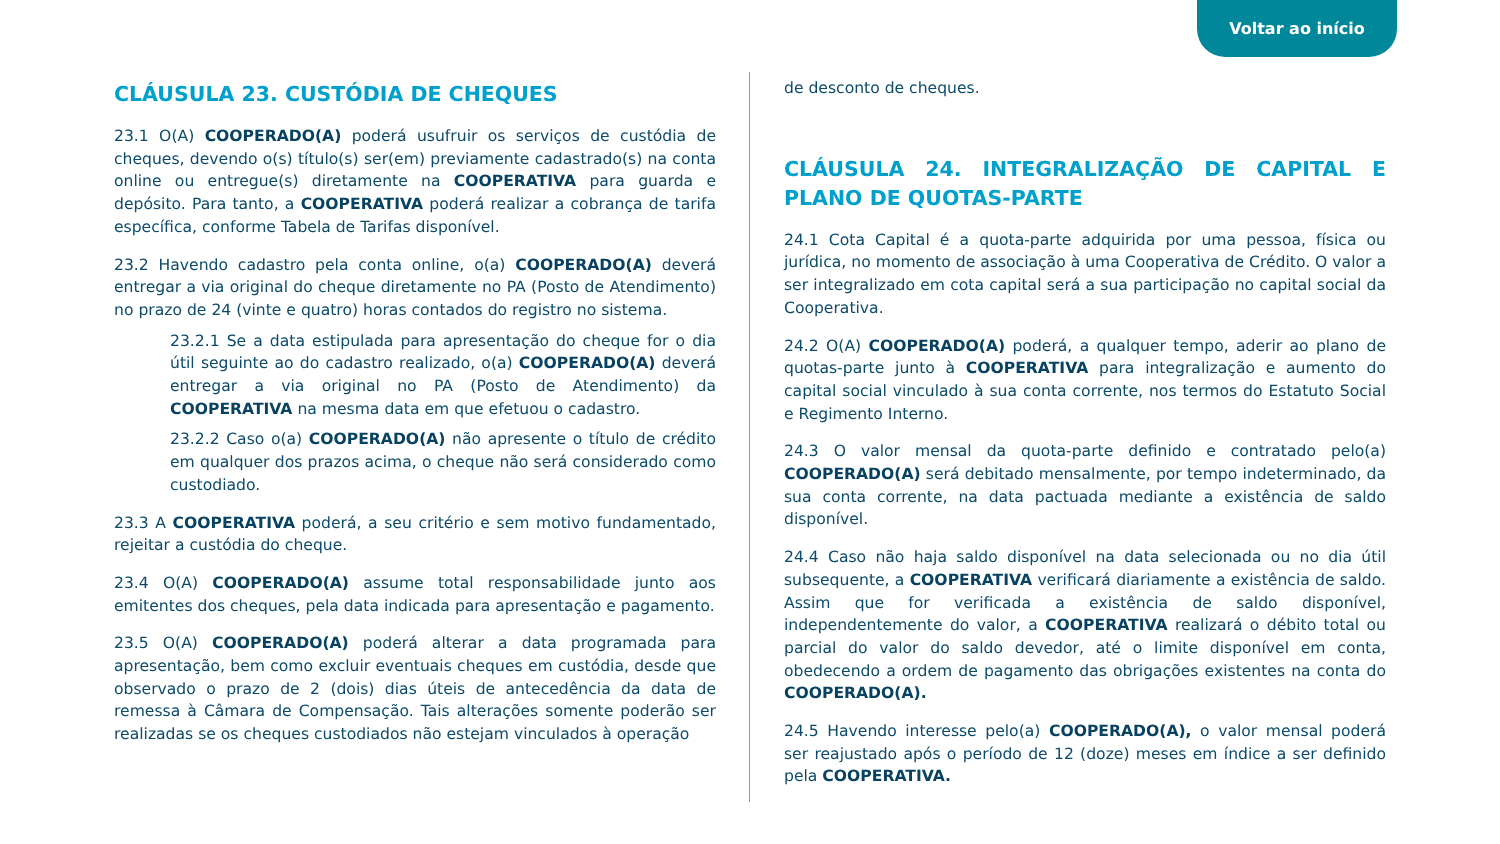Voltar ao início
CLÁUSULA 23. CUSTÓDIA DE CHEQUES
23.1 O(A) COOPERADO(A) poderá usufruir os serviços de custódia de cheques, devendo o(s) título(s) ser(em) previamente cadastrado(s) na conta online ou entregue(s) diretamente na COOPERATIVA para guarda e depósito. Para tanto, a COOPERATIVA poderá realizar a cobrança de tarifa específica, conforme Tabela de Tarifas disponível.
23.2 Havendo cadastro pela conta online, o(a) COOPERADO(A) deverá entregar a via original do cheque diretamente no PA (Posto de Atendimento) no prazo de 24 (vinte e quatro) horas contados do registro no sistema.
23.2.1 Se a data estipulada para apresentação do cheque for o dia útil seguinte ao do cadastro realizado, o(a) COOPERADO(A) deverá entregar a via original no PA (Posto de Atendimento) da COOPERATIVA na mesma data em que efetuou o cadastro.
23.2.2 Caso o(a) COOPERADO(A) não apresente o título de crédito em qualquer dos prazos acima, o cheque não será considerado como custodiado.
23.3 A COOPERATIVA poderá, a seu critério e sem motivo fundamentado, rejeitar a custódia do cheque.
23.4 O(A) COOPERADO(A) assume total responsabilidade junto aos emitentes dos cheques, pela data indicada para apresentação e pagamento.
23.5 O(A) COOPERADO(A) poderá alterar a data programada para apresentação, bem como excluir eventuais cheques em custódia, desde que observado o prazo de 2 (dois) dias úteis de antecedência da data de remessa à Câmara de Compensação. Tais alterações somente poderão ser realizadas se os cheques custodiados não estejam vinculados à operação
de desconto de cheques.
CLÁUSULA 24. INTEGRALIZAÇÃO DE CAPITAL E PLANO DE QUOTAS-PARTE
24.1 Cota Capital é a quota-parte adquirida por uma pessoa, física ou jurídica, no momento de associação à uma Cooperativa de Crédito. O valor a ser integralizado em cota capital será a sua participação no capital social da Cooperativa.
24.2 O(A) COOPERADO(A) poderá, a qualquer tempo, aderir ao plano de quotas-parte junto à COOPERATIVA para integralização e aumento do capital social vinculado à sua conta corrente, nos termos do Estatuto Social e Regimento Interno.
24.3 O valor mensal da quota-parte definido e contratado pelo(a) COOPERADO(A) será debitado mensalmente, por tempo indeterminado, da sua conta corrente, na data pactuada mediante a existência de saldo disponível.
24.4 Caso não haja saldo disponível na data selecionada ou no dia útil subsequente, a COOPERATIVA verificará diariamente a existência de saldo. Assim que for verificada a existência de saldo disponível, independentemente do valor, a COOPERATIVA realizará o débito total ou parcial do valor do saldo devedor, até o limite disponível em conta, obedecendo a ordem de pagamento das obrigações existentes na conta do COOPERADO(A).
24.5 Havendo interesse pelo(a) COOPERADO(A), o valor mensal poderá ser reajustado após o período de 12 (doze) meses em índice a ser definido pela COOPERATIVA.